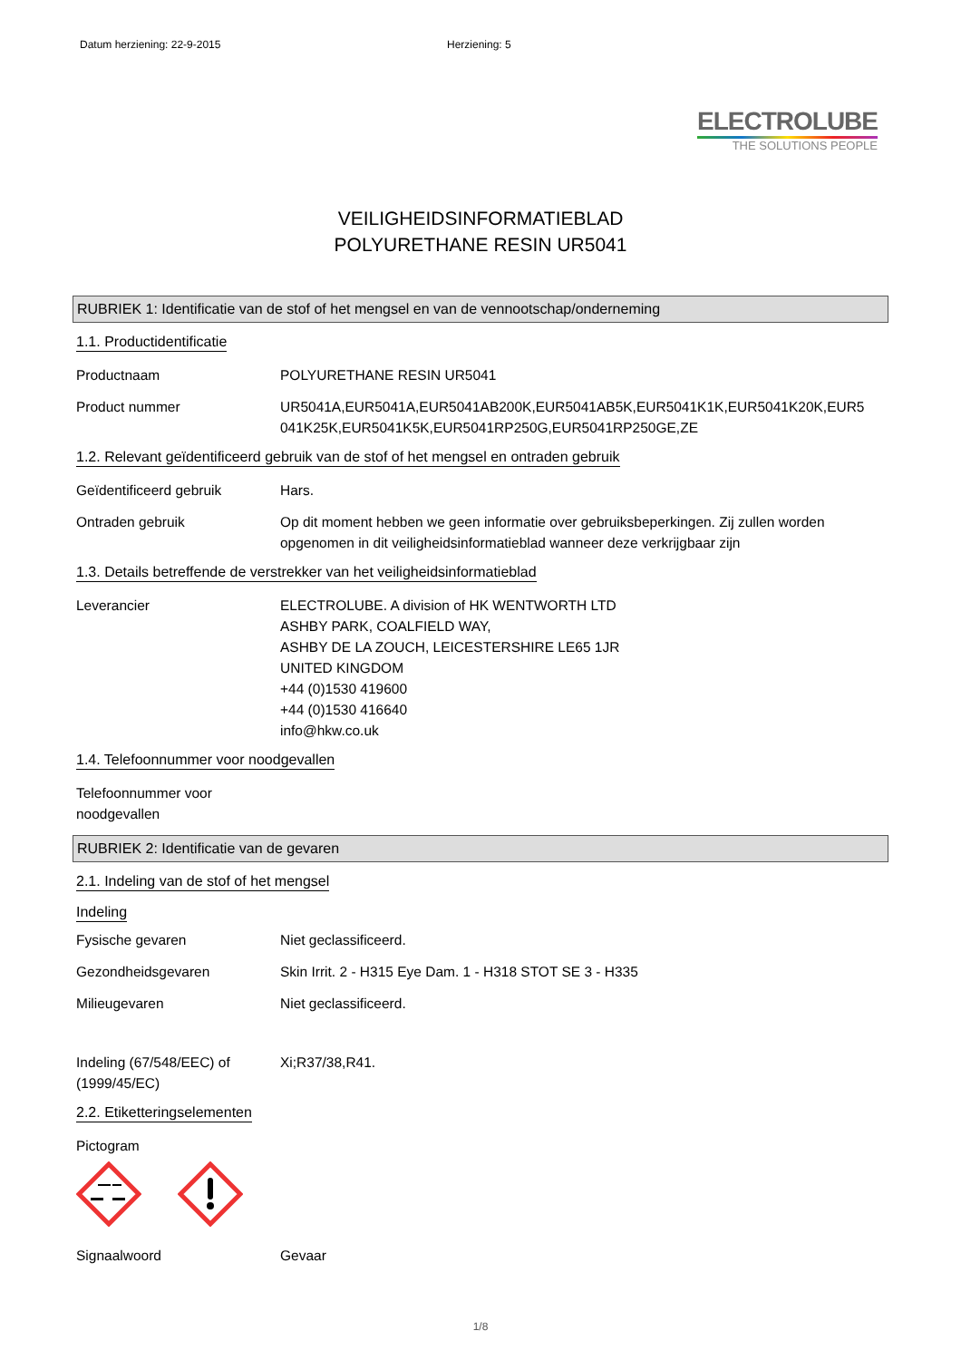Datum herziening: 22-9-2015 Herziening: 5
ELECTROLUBE
THE SOLUTIONS PEOPLE
VEILIGHEIDSINFORMATIEBLAD
POLYURETHANE RESIN UR5041
RUBRIEK 1: Identificatie van de stof of het mengsel en van de vennootschap/onderneming
1.1. Productidentificatie
Productnaam POLYURETHANE RESIN UR5041
Product nummer UR5041A,EUR5041A,EUR5041AB200K,EUR5041AB5K,EUR5041K1K,EUR5041K20K,EUR5 041K25K,EUR5041K5K,EUR5041RP250G,EUR5041RP250GE,ZE
1.2. Relevant geïdentificeerd gebruik van de stof of het mengsel en ontraden gebruik
Geïdentificeerd gebruik Hars.
Ontraden gebruik Op dit moment hebben we geen informatie over gebruiksbeperkingen. Zij zullen worden opgenomen in dit veiligheidsinformatieblad wanneer deze verkrijgbaar zijn
1.3. Details betreffende de verstrekker van het veiligheidsinformatieblad
Leverancier ELECTROLUBE. A division of HK WENTWORTH LTD
ASHBY PARK, COALFIELD WAY,
ASHBY DE LA ZOUCH, LEICESTERSHIRE LE65 1JR
UNITED KINGDOM
+44 (0)1530 419600
+44 (0)1530 416640
info@hkw.co.uk
1.4. Telefoonnummer voor noodgevallen
Telefoonnummer voor noodgevallen
RUBRIEK 2: Identificatie van de gevaren
2.1. Indeling van de stof of het mengsel
Indeling
Fysische gevaren Niet geclassificeerd.
Gezondheidsgevaren Skin Irrit. 2 - H315 Eye Dam. 1 - H318 STOT SE 3 - H335
Milieugevaren Niet geclassificeerd.
Indeling (67/548/EEC) of (1999/45/EC)
Xi;R37/38,R41.
2.2. Etiketteringselementen
Pictogram
Signaalwoord Gevaar
1/8